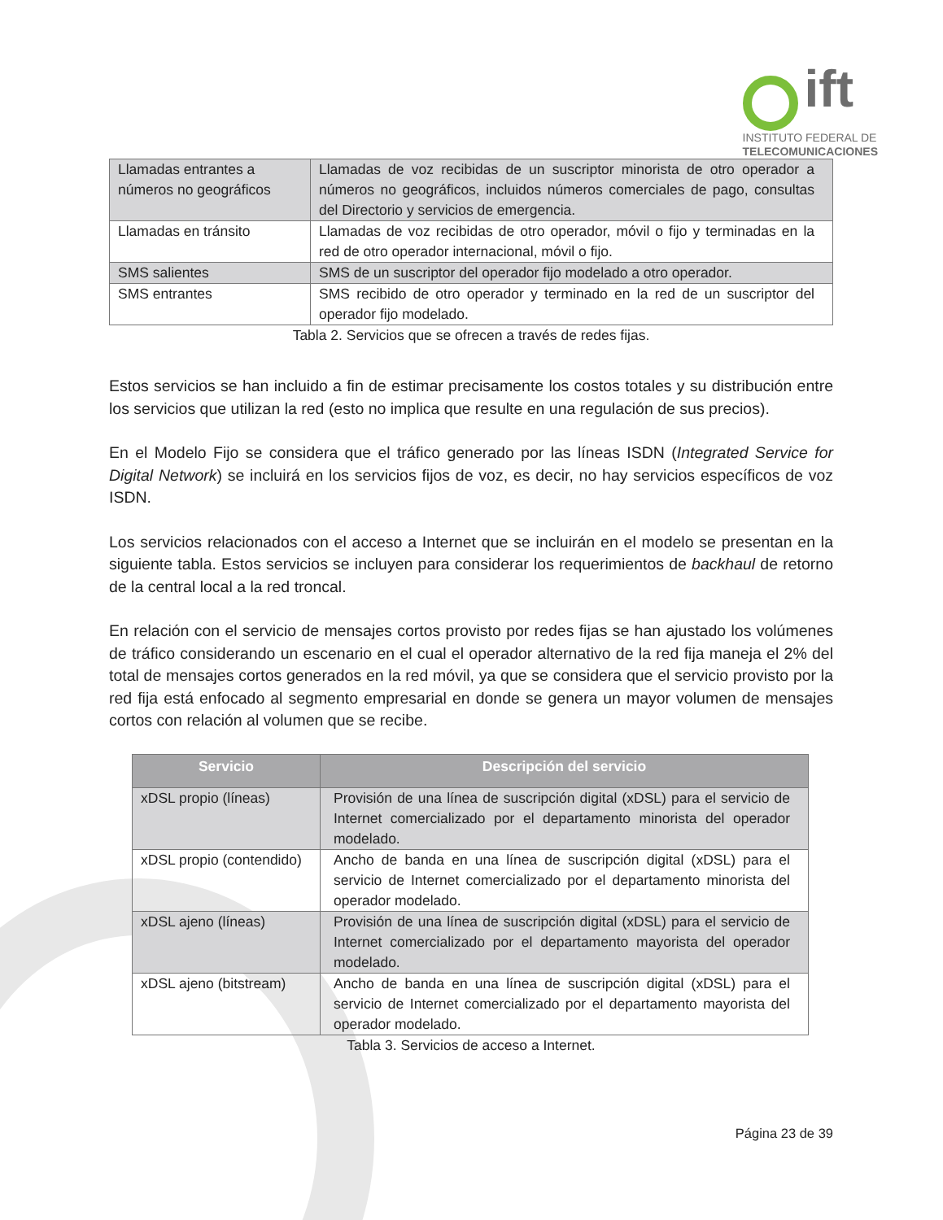ift
INSTITUTO FEDERAL DE
TELECOMUNICACIONES
| Llamadas entrantes a números no geográficos | Llamadas de voz recibidas de un suscriptor minorista de otro operador a números no geográficos, incluidos números comerciales de pago, consultas del Directorio y servicios de emergencia. |
| Llamadas en tránsito | Llamadas de voz recibidas de otro operador, móvil o fijo y terminadas en la red de otro operador internacional, móvil o fijo. |
| SMS salientes | SMS de un suscriptor del operador fijo modelado a otro operador. |
| SMS entrantes | SMS recibido de otro operador y terminado en la red de un suscriptor del operador fijo modelado. |
Tabla 2. Servicios que se ofrecen a través de redes fijas.
Estos servicios se han incluido a fin de estimar precisamente los costos totales y su distribución entre los servicios que utilizan la red (esto no implica que resulte en una regulación de sus precios).
En el Modelo Fijo se considera que el tráfico generado por las líneas ISDN (Integrated Service for Digital Network) se incluirá en los servicios fijos de voz, es decir, no hay servicios específicos de voz ISDN.
Los servicios relacionados con el acceso a Internet que se incluirán en el modelo se presentan en la siguiente tabla. Estos servicios se incluyen para considerar los requerimientos de backhaul de retorno de la central local a la red troncal.
En relación con el servicio de mensajes cortos provisto por redes fijas se han ajustado los volúmenes de tráfico considerando un escenario en el cual el operador alternativo de la red fija maneja el 2% del total de mensajes cortos generados en la red móvil, ya que se considera que el servicio provisto por la red fija está enfocado al segmento empresarial en donde se genera un mayor volumen de mensajes cortos con relación al volumen que se recibe.
| Servicio | Descripción del servicio |
| --- | --- |
| xDSL propio (líneas) | Provisión de una línea de suscripción digital (xDSL) para el servicio de Internet comercializado por el departamento minorista del operador modelado. |
| xDSL propio (contendido) | Ancho de banda en una línea de suscripción digital (xDSL) para el servicio de Internet comercializado por el departamento minorista del operador modelado. |
| xDSL ajeno (líneas) | Provisión de una línea de suscripción digital (xDSL) para el servicio de Internet comercializado por el departamento mayorista del operador modelado. |
| xDSL ajeno (bitstream) | Ancho de banda en una línea de suscripción digital (xDSL) para el servicio de Internet comercializado por el departamento mayorista del operador modelado. |
Tabla 3. Servicios de acceso a Internet.
Página 23 de 39